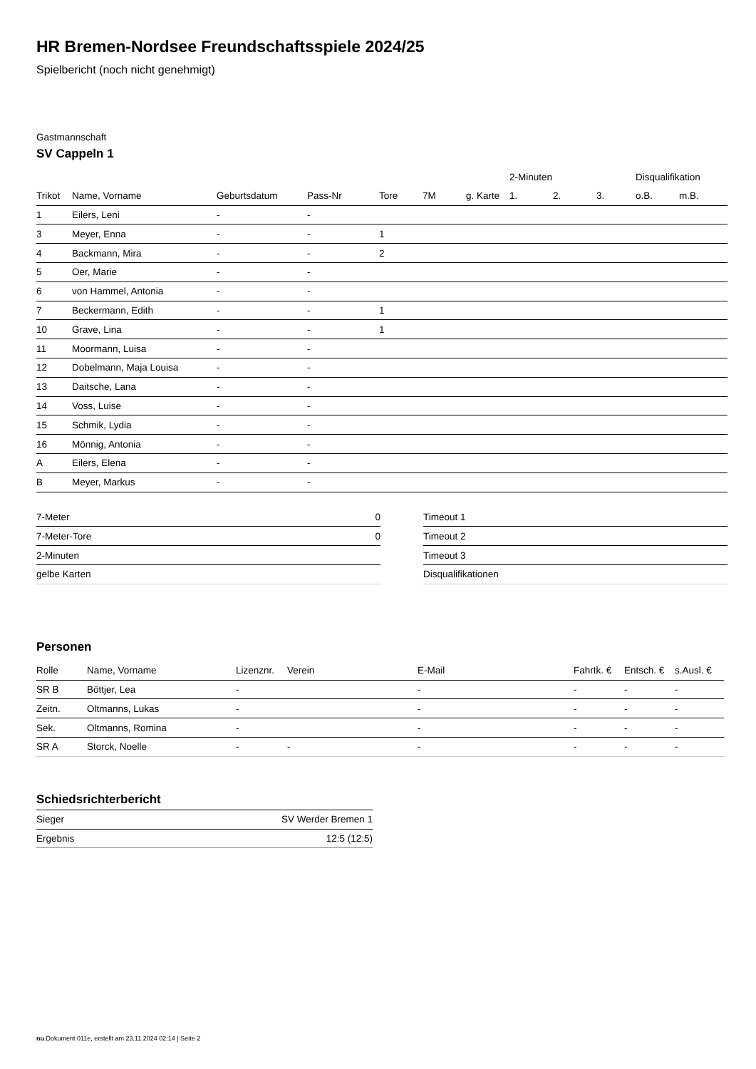HR Bremen-Nordsee Freundschaftsspiele 2024/25
Spielbericht (noch nicht genehmigt)
Gastmannschaft
SV Cappeln 1
| | | | | | | | 2-Minuten | | | Disqualifikation | |
| --- | --- | --- | --- | --- | --- | --- | --- | --- | --- | --- | --- |
| Trikot | Name, Vorname | Geburtsdatum | Pass-Nr | Tore | 7M | g. Karte | 1. | 2. | 3. | o.B. | m.B. |
| 1 | Eilers, Leni | - | - | | | | | | | | |
| 3 | Meyer, Enna | - | - | 1 | | | | | | | |
| 4 | Backmann, Mira | - | - | 2 | | | | | | | |
| 5 | Oer, Marie | - | - | | | | | | | | |
| 6 | von Hammel, Antonia | - | - | | | | | | | | |
| 7 | Beckermann, Edith | - | - | 1 | | | | | | | |
| 10 | Grave, Lina | - | - | 1 | | | | | | | |
| 11 | Moormann, Luisa | - | - | | | | | | | | |
| 12 | Dobelmann, Maja Louisa | - | - | | | | | | | | |
| 13 | Daitsche, Lana | - | - | | | | | | | | |
| 14 | Voss, Luise | - | - | | | | | | | | |
| 15 | Schmik, Lydia | - | - | | | | | | | | |
| 16 | Mönnig, Antonia | - | - | | | | | | | | |
| A | Eilers, Elena | - | - | | | | | | | | |
| B | Meyer, Markus | - | - | | | | | | | | |
| 7-Meter | 0 |
| 7-Meter-Tore | 0 |
| 2-Minuten | |
| gelbe Karten | |
| Timeout 1 |
| Timeout 2 |
| Timeout 3 |
| Disqualifikationen |
Personen
| Rolle | Name, Vorname | Lizenznr. | Verein | E-Mail | Fahrtk. € | Entsch. € | s.Ausl. € |
| --- | --- | --- | --- | --- | --- | --- | --- |
| SR B | Böttjer, Lea | - | | - | - | - | - |
| Zeitn. | Oltmanns, Lukas | - | | - | - | - | - |
| Sek. | Oltmanns, Romina | - | | - | - | - | - |
| SR A | Storck, Noelle | - | - | - | - | - | - |
Schiedsrichterbericht
| Sieger | SV Werder Bremen 1 |
| Ergebnis | 12:5 (12:5) |
nu.Dokument 011e, erstellt am 23.11.2024 02:14 | Seite 2